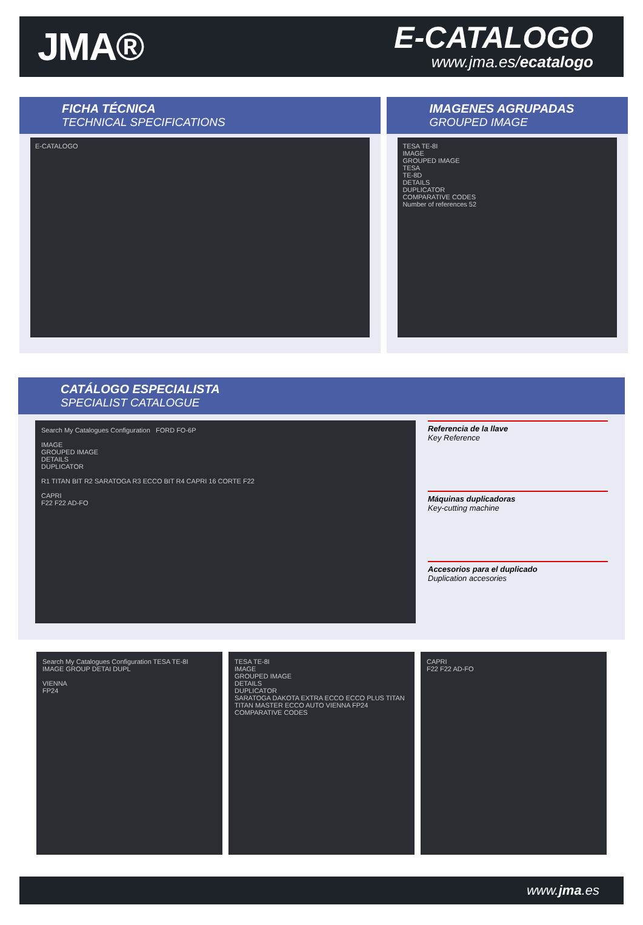JMA®
E-CATALOGO
www.jma.es/ecatalogo
FICHA TÉCNICA
TECHNICAL SPECIFICATIONS
E-CATALOGO
IMAGENES AGRUPADAS
GROUPED IMAGE
TESA TE-8I
IMAGE
GROUPED IMAGE
TESA
TE-8D
DETAILS
DUPLICATOR
COMPARATIVE CODES
Number of references 52
CATÁLOGO ESPECIALISTA
SPECIALIST CATALOGUE
Search My Catalogues Configuration FORD FO-6P
IMAGE
GROUPED IMAGE
DETAILS
DUPLICATOR
R1 TITAN BIT R2 SARATOGA R3 ECCO BIT R4 CAPRI 16 CORTE F22
CAPRI
F22 F22 AD-FO
Referencia de la llave
Key Reference
Máquinas duplicadoras
Key-cutting machine
Accesorios para el duplicado
Duplication accesories
Search My Catalogues Configuration TESA TE-8I
IMAGE GROUP DETAI DUPL
VIENNA
FP24
TESA TE-8I
IMAGE
GROUPED IMAGE
DETAILS
DUPLICATOR
SARATOGA DAKOTA EXTRA ECCO ECCO PLUS TITAN TITAN MASTER ECCO AUTO VIENNA FP24
COMPARATIVE CODES
CAPRI
F22 F22 AD-FO
www.jma.es